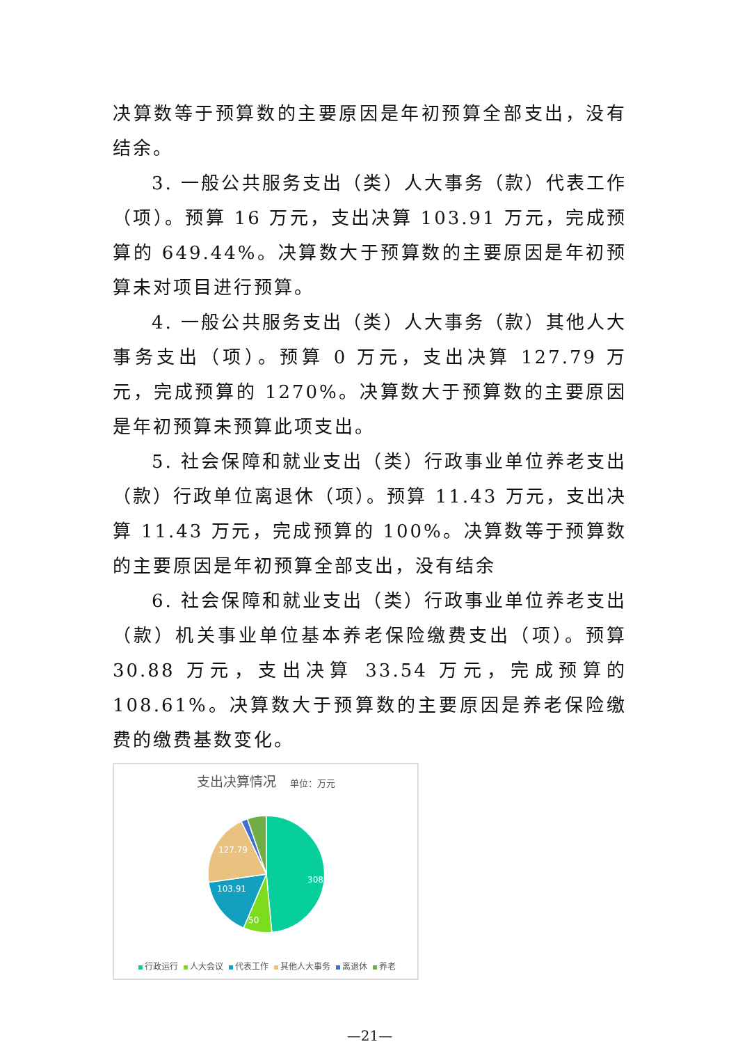决算数等于预算数的主要原因是年初预算全部支出，没有结余。
3. 一般公共服务支出（类）人大事务（款）代表工作（项）。预算 16 万元，支出决算 103.91 万元，完成预算的 649.44%。决算数大于预算数的主要原因是年初预算未对项目进行预算。
4. 一般公共服务支出（类）人大事务（款）其他人大事务支出（项）。预算 0 万元，支出决算 127.79 万元，完成预算的 1270%。决算数大于预算数的主要原因是年初预算未预算此项支出。
5. 社会保障和就业支出（类）行政事业单位养老支出（款）行政单位离退休（项）。预算 11.43 万元，支出决算 11.43 万元，完成预算的 100%。决算数等于预算数的主要原因是年初预算全部支出，没有结余
6. 社会保障和就业支出（类）行政事业单位养老支出（款）机关事业单位基本养老保险缴费支出（项）。预算 30.88 万元，支出决算 33.54 万元，完成预算的 108.61%。决算数大于预算数的主要原因是养老保险缴费的缴费基数变化。
支出决算情况 单位：万元
308.13
50
103.91
127.79
行政运行 人大会议 代表工作 其他人大事务 离退休 养老
—21—